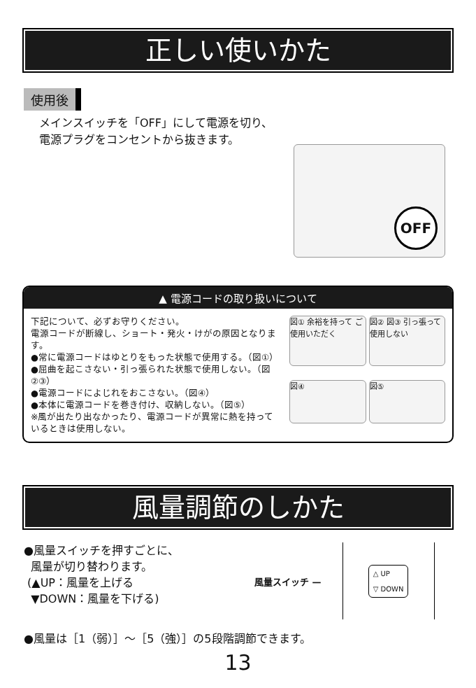正しい使いかた
使用後
メインスイッチを「OFF」にして電源を切り、
電源プラグをコンセントから抜きます。
OFF
▲ 電源コードの取り扱いについて
下記について、必ずお守りください。
電源コードが断線し、ショート・発火・けがの原因となります。
●常に電源コードはゆとりをもった状態で使用する。（図①）
●屈曲を起こさない・引っ張られた状態で使用しない。（図②③）
●電源コードによじれをおこさない。（図④）
●本体に電源コードを巻き付け、収納しない。（図⑤）
※風が出たり出なかったり、電源コードが異常に熱を持っているときは使用しない。
図① 余裕を持って ご使用いただく
図② 図③ 引っ張って使用しない
図④
図⑤
風量調節のしかた
●風量スイッチを押すごとに、
風量が切り替わります。
(▲UP：風量を上げる
▼DOWN：風量を下げる)
風量スイッチ —
△ UP
▽ DOWN
●風量は［1（弱）］〜［5（強）］の5段階調節できます。
13